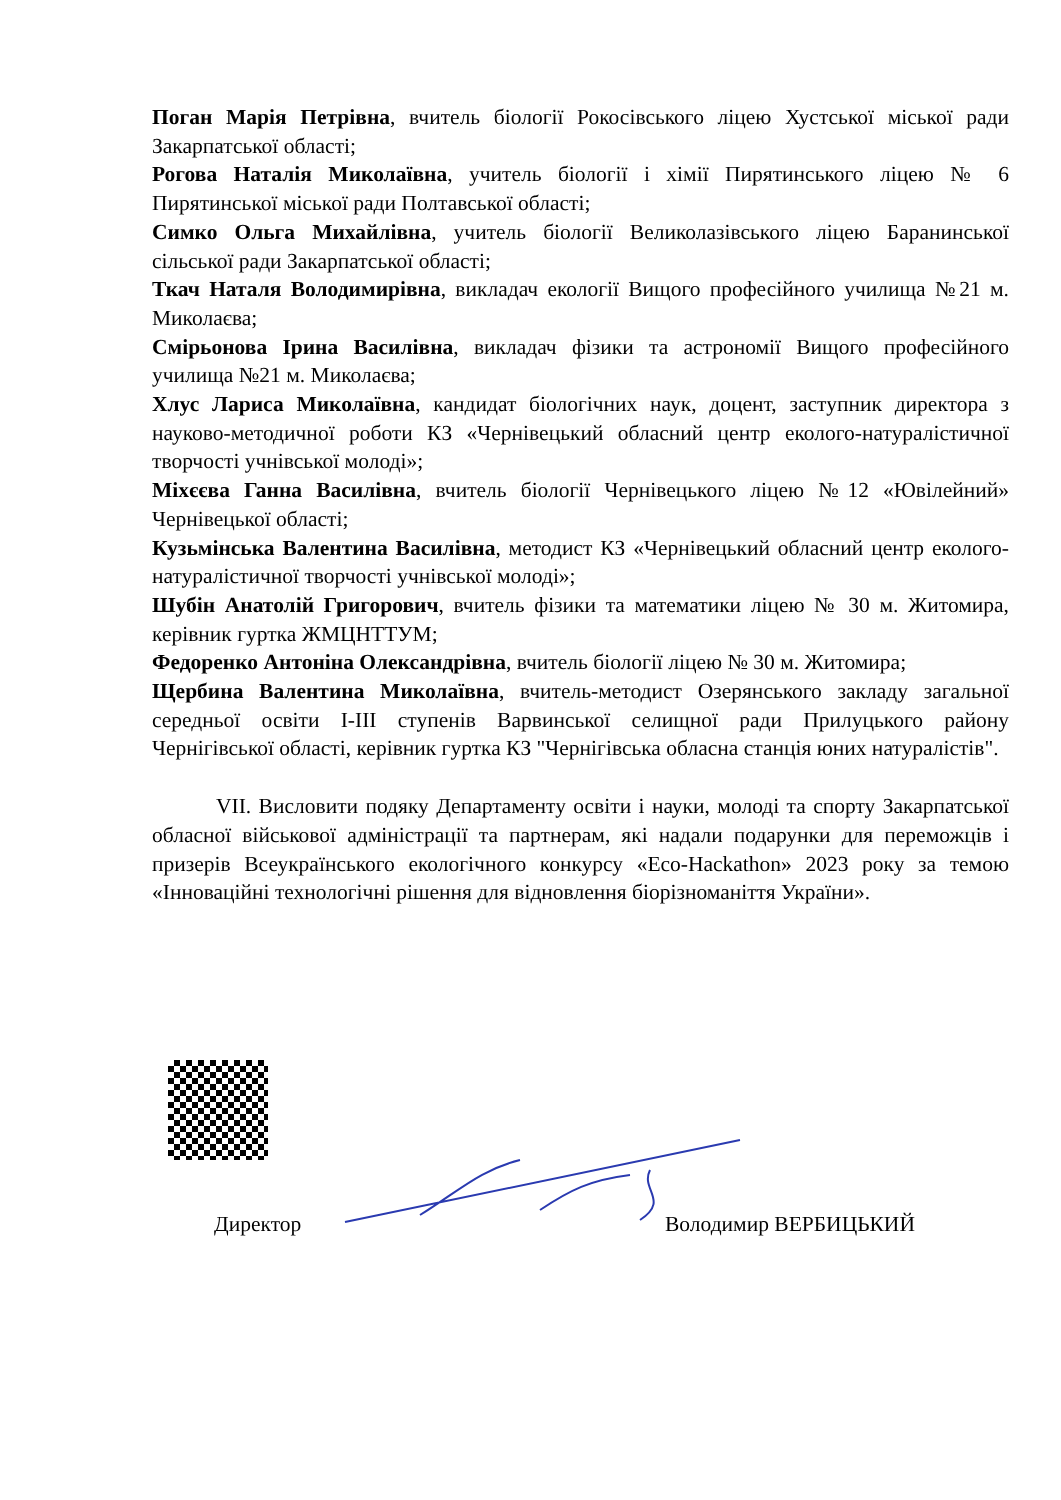Поган Марія Петрівна, вчитель біології Рокосівського ліцею Хустської міської ради Закарпатської області;
Рогова Наталія Миколаївна, учитель біології і хімії Пирятинського ліцею № 6 Пирятинської міської ради Полтавської області;
Симко Ольга Михайлівна, учитель біології Великолазівського ліцею Баранинської сільської ради Закарпатської області;
Ткач Наталя Володимирівна, викладач екології Вищого професійного училища №21 м. Миколаєва;
Смірьонова Ірина Василівна, викладач фізики та астрономії Вищого професійного училища №21 м. Миколаєва;
Хлус Лариса Миколаївна, кандидат біологічних наук, доцент, заступник директора з науково-методичної роботи КЗ «Чернівецький обласний центр еколого-натуралістичної творчості учнівської молоді»;
Міхєєва Ганна Василівна, вчитель біології Чернівецького ліцею №12 «Ювілейний» Чернівецької області;
Кузьмінська Валентина Василівна, методист КЗ «Чернівецький обласний центр еколого-натуралістичної творчості учнівської молоді»;
Шубін Анатолій Григорович, вчитель фізики та математики ліцею № 30 м. Житомира, керівник гуртка ЖМЦНТТУМ;
Федоренко Антоніна Олександрівна, вчитель біології ліцею № 30 м. Житомира;
Щербина Валентина Миколаївна, вчитель-методист Озерянського закладу загальної середньої освіти І-ІІІ ступенів Варвинської селищної ради Прилуцького району Чернігівської області, керівник гуртка КЗ "Чернігівська обласна станція юних натуралістів".
VII. Висловити подяку Департаменту освіти і науки, молоді та спорту Закарпатської обласної військової адміністрації та партнерам, які надали подарунки для переможців і призерів Всеукраїнського екологічного конкурсу «Eco-Hackathon» 2023 року за темою «Інноваційні технологічні рішення для відновлення біорізноманіття України».
Директор Володимир ВЕРБИЦЬКИЙ